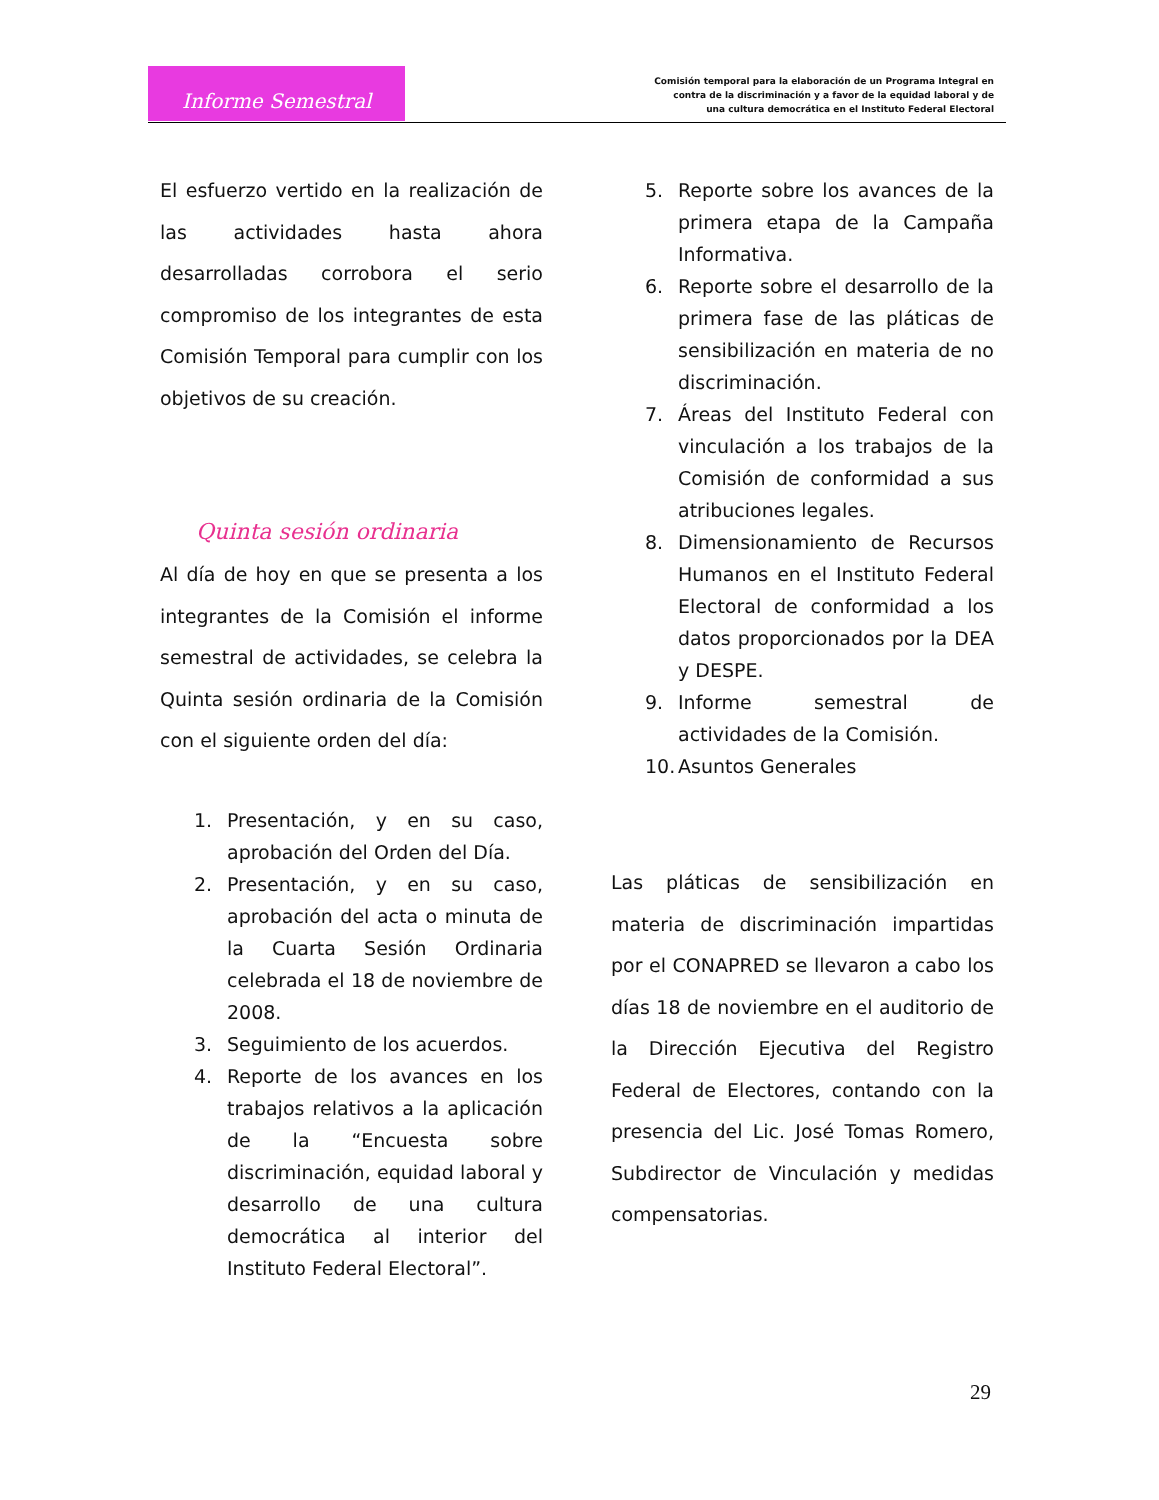Informe Semestral
Comisión temporal para la elaboración de un Programa Integral en
contra de la discriminación y a favor de la equidad laboral y de
una cultura democrática en el Instituto Federal Electoral
El esfuerzo vertido en la realización de las actividades hasta ahora desarrolladas corrobora el serio compromiso de los integrantes de esta Comisión Temporal para cumplir con los objetivos de su creación.
Quinta sesión ordinaria
Al día de hoy en que se presenta a los integrantes de la Comisión el informe semestral de actividades, se celebra la Quinta sesión ordinaria de la Comisión con el siguiente orden del día:
1. Presentación, y en su caso, aprobación del Orden del Día.
2. Presentación, y en su caso, aprobación del acta o minuta de la Cuarta Sesión Ordinaria celebrada el 18 de noviembre de 2008.
3. Seguimiento de los acuerdos.
4. Reporte de los avances en los trabajos relativos a la aplicación de la “Encuesta sobre discriminación, equidad laboral y desarrollo de una cultura democrática al interior del Instituto Federal Electoral”.
5. Reporte sobre los avances de la primera etapa de la Campaña Informativa.
6. Reporte sobre el desarrollo de la primera fase de las pláticas de sensibilización en materia de no discriminación.
7. Áreas del Instituto Federal con vinculación a los trabajos de la Comisión de conformidad a sus atribuciones legales.
8. Dimensionamiento de Recursos Humanos en el Instituto Federal Electoral de conformidad a los datos proporcionados por la DEA y DESPE.
9. Informe semestral de actividades de la Comisión.
10. Asuntos Generales
Las pláticas de sensibilización en materia de discriminación impartidas por el CONAPRED se llevaron a cabo los días 18 de noviembre en el auditorio de la Dirección Ejecutiva del Registro Federal de Electores, contando con la presencia del Lic. José Tomas Romero, Subdirector de Vinculación y medidas compensatorias.
29